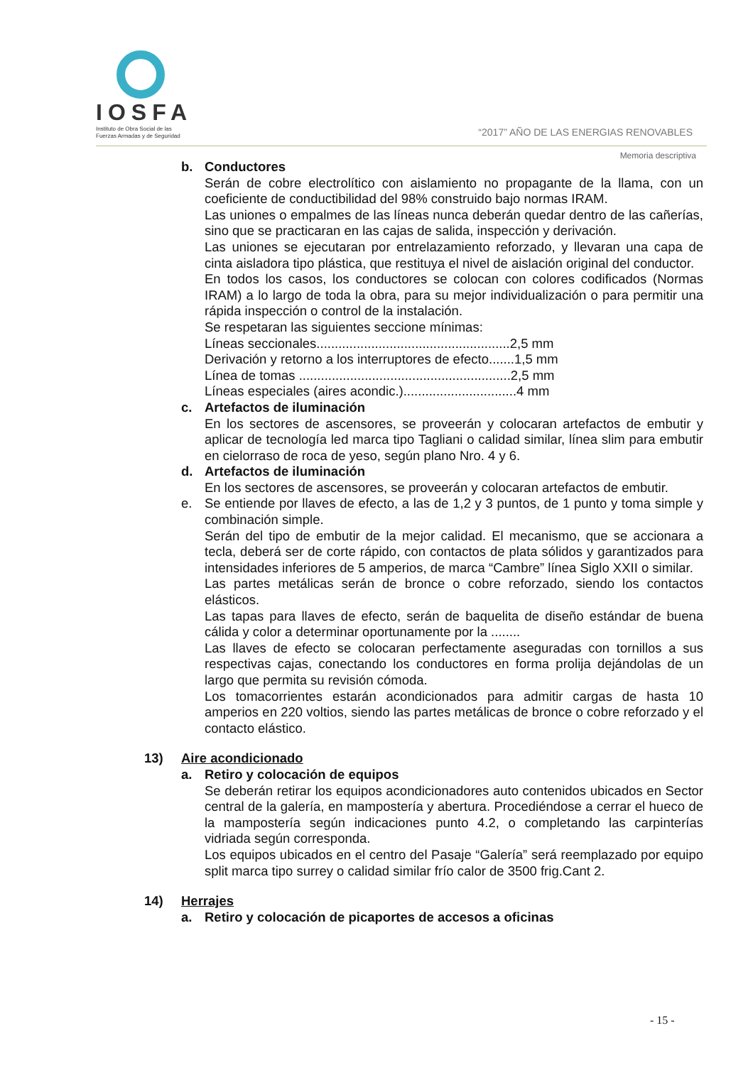IOSFA
Instituto de Obra Social de las
Fuerzas Armadas y de Seguridad
“2017” AÑO DE LAS ENERGIAS RENOVABLES
Memoria descriptiva
b. Conductores
Serán de cobre electrolítico con aislamiento no propagante de la llama, con un coeficiente de conductibilidad del 98% construido bajo normas IRAM.
Las uniones o empalmes de las líneas nunca deberán quedar dentro de las cañerías, sino que se practicaran en las cajas de salida, inspección y derivación.
Las uniones se ejecutaran por entrelazamiento reforzado, y llevaran una capa de cinta aisladora tipo plástica, que restituya el nivel de aislación original del conductor.
En todos los casos, los conductores se colocan con colores codificados (Normas IRAM) a lo largo de toda la obra, para su mejor individualización o para permitir una rápida inspección o control de la instalación.
Se respetaran las siguientes seccione mínimas:
Líneas seccionales.....................................................2,5 mm
Derivación y retorno a los interruptores de efecto.......1,5 mm
Línea de tomas ..........................................................2,5 mm
Líneas especiales (aires acondic.)...............................4 mm
c. Artefactos de iluminación
En los sectores de ascensores, se proveerán y colocaran artefactos de embutir y aplicar de tecnología led marca tipo Tagliani o calidad similar, línea slim para embutir en cielorraso de roca de yeso, según plano Nro. 4 y 6.
d. Artefactos de iluminación
En los sectores de ascensores, se proveerán y colocaran artefactos de embutir.
e. Se entiende por llaves de efecto, a las de 1,2 y 3 puntos, de 1 punto y toma simple y combinación simple.
Serán del tipo de embutir de la mejor calidad. El mecanismo, que se accionara a tecla, deberá ser de corte rápido, con contactos de plata sólidos y garantizados para intensidades inferiores de 5 amperios, de marca “Cambre” línea Siglo XXII o similar.
Las partes metálicas serán de bronce o cobre reforzado, siendo los contactos elásticos.
Las tapas para llaves de efecto, serán de baquelita de diseño estándar de buena cálida y color a determinar oportunamente por la ........
Las llaves de efecto se colocaran perfectamente aseguradas con tornillos a sus respectivas cajas, conectando los conductores en forma prolija dejándolas de un largo que permita su revisión cómoda.
Los tomacorrientes estarán acondicionados para admitir cargas de hasta 10 amperios en 220 voltios, siendo las partes metálicas de bronce o cobre reforzado y el contacto elástico.
13) Aire acondicionado
a. Retiro y colocación de equipos
Se deberán retirar los equipos acondicionadores auto contenidos ubicados en Sector central de la galería, en mampostería y abertura. Procediéndose a cerrar el hueco de la mampostería según indicaciones punto 4.2, o completando las carpinterías vidriada según corresponda.
Los equipos ubicados en el centro del Pasaje “Galería” será reemplazado por equipo split marca tipo surrey o calidad similar frío calor de 3500 frig.Cant 2.
14) Herrajes
a. Retiro y colocación de picaportes de accesos a oficinas
- 15 -